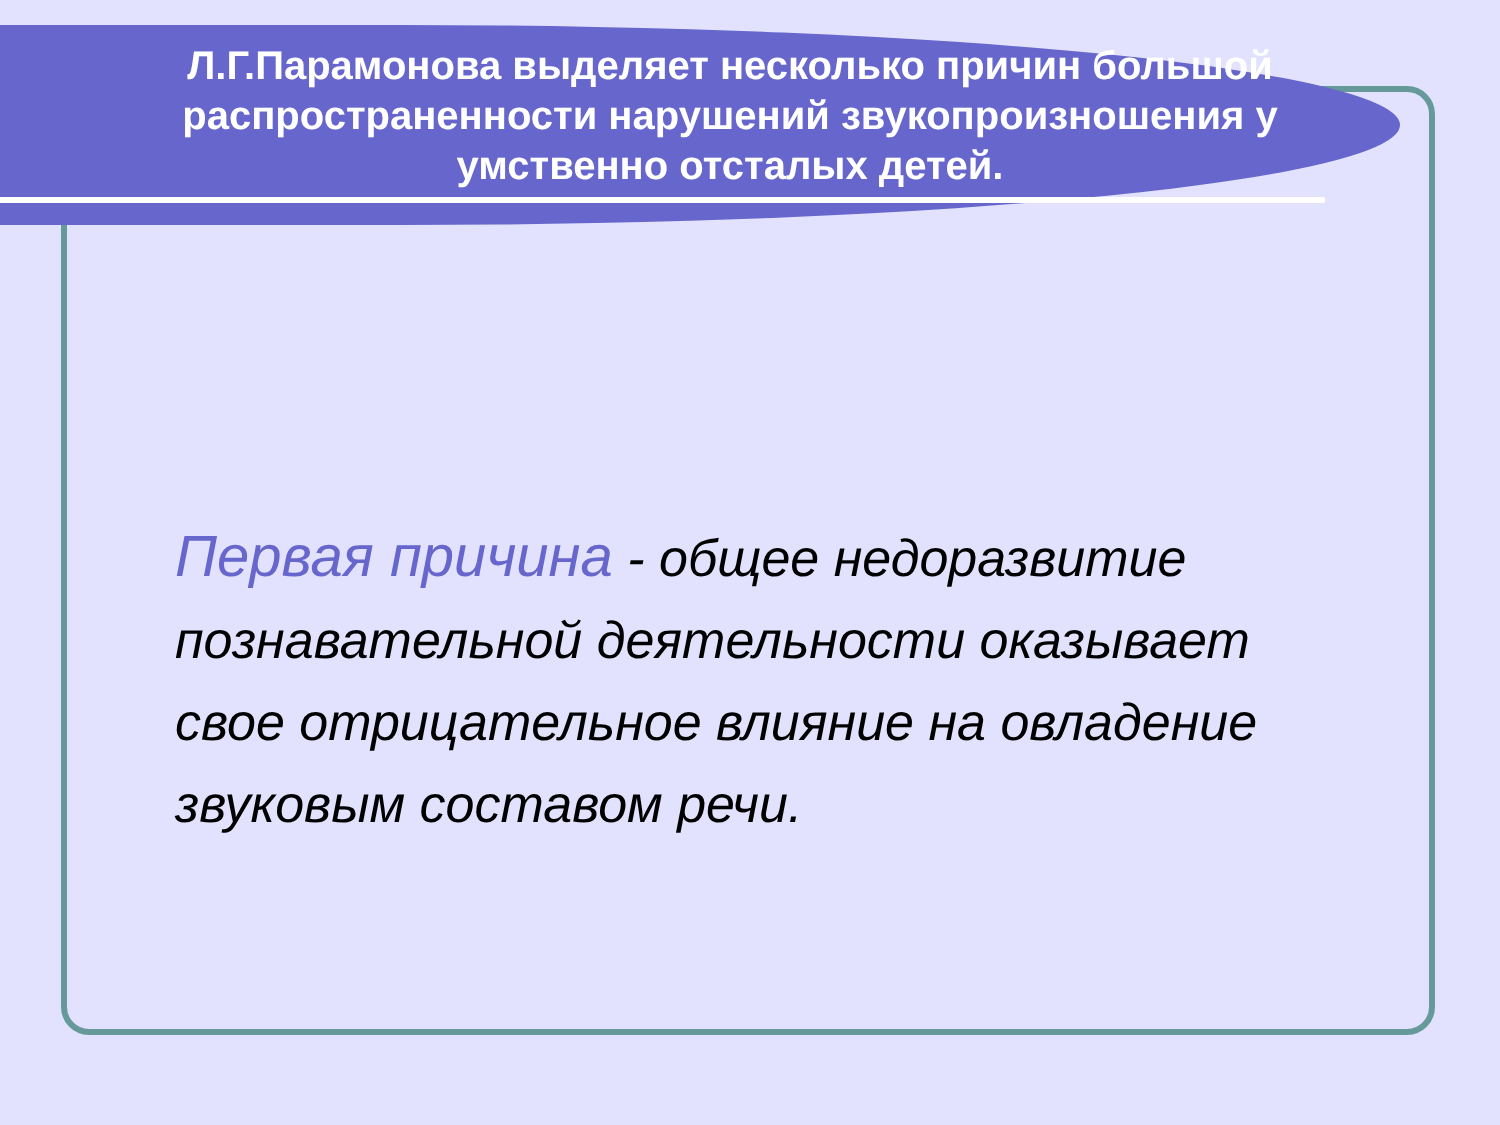Л.Г.Парамонова выделяет несколько причин большой распространенности нарушений звукопроизношения у умственно отсталых детей.
Первая причина - общее недоразвитие познавательной деятельности оказывает свое отрицательное влияние на овладение звуковым составом речи.